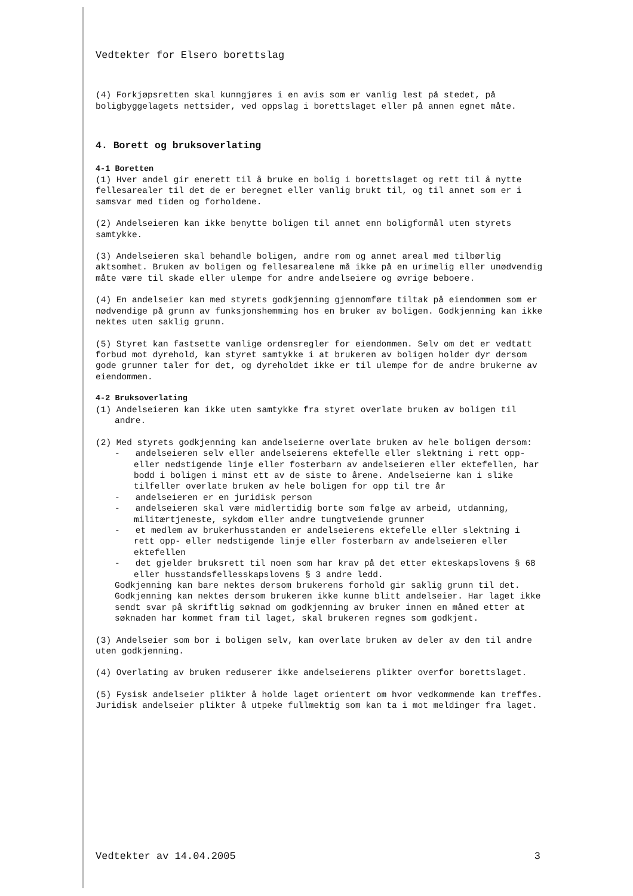Vedtekter for Elsero borettslag
(4) Forkjøpsretten skal kunngjøres i en avis som er vanlig lest på stedet, på boligbyggelagets nettsider, ved oppslag i borettslaget eller på annen egnet måte.
4. Borett og bruksoverlating
4-1 Boretten
(1) Hver andel gir enerett til å bruke en bolig i borettslaget og rett til å nytte fellesarealer til det de er beregnet eller vanlig brukt til, og til annet som er i samsvar med tiden og forholdene.
(2) Andelseieren kan ikke benytte boligen til annet enn boligformål uten styrets samtykke.
(3) Andelseieren skal behandle boligen, andre rom og annet areal med tilbørlig aktsomhet. Bruken av boligen og fellesarealene må ikke på en urimelig eller unødvendig måte være til skade eller ulempe for andre andelseiere og øvrige beboere.
(4) En andelseier kan med styrets godkjenning gjennomføre tiltak på eiendommen som er nødvendige på grunn av funksjonshemming hos en bruker av boligen. Godkjenning kan ikke nektes uten saklig grunn.
(5) Styret kan fastsette vanlige ordensregler for eiendommen. Selv om det er vedtatt forbud mot dyrehold, kan styret samtykke i at brukeren av boligen holder dyr dersom gode grunner taler for det, og dyreholdet ikke er til ulempe for de andre brukerne av eiendommen.
4-2 Bruksoverlating
(1) Andelseieren kan ikke uten samtykke fra styret overlate bruken av boligen til andre.
(2) Med styrets godkjenning kan andelseierne overlate bruken av hele boligen dersom:
- andelseieren selv eller andelseierens ektefelle eller slektning i rett opp- eller nedstigende linje eller fosterbarn av andelseieren eller ektefellen, har bodd i boligen i minst ett av de siste to årene. Andelseierne kan i slike tilfeller overlate bruken av hele boligen for opp til tre år
- andelseieren er en juridisk person
- andelseieren skal være midlertidig borte som følge av arbeid, utdanning, militærtjeneste, sykdom eller andre tungtveiende grunner
- et medlem av brukerhusstanden er andelseierens ektefelle eller slektning i rett opp- eller nedstigende linje eller fosterbarn av andelseieren eller ektefellen
- det gjelder bruksrett til noen som har krav på det etter ekteskapslovens § 68 eller husstandsfellesskapslovens § 3 andre ledd.
Godkjenning kan bare nektes dersom brukerens forhold gir saklig grunn til det. Godkjenning kan nektes dersom brukeren ikke kunne blitt andelseier. Har laget ikke sendt svar på skriftlig søknad om godkjenning av bruker innen en måned etter at søknaden har kommet fram til laget, skal brukeren regnes som godkjent.
(3) Andelseier som bor i boligen selv, kan overlate bruken av deler av den til andre uten godkjenning.
(4) Overlating av bruken reduserer ikke andelseierens plikter overfor borettslaget.
(5) Fysisk andelseier plikter å holde laget orientert om hvor vedkommende kan treffes. Juridisk andelseier plikter å utpeke fullmektig som kan ta i mot meldinger fra laget.
Vedtekter av 14.04.2005 3